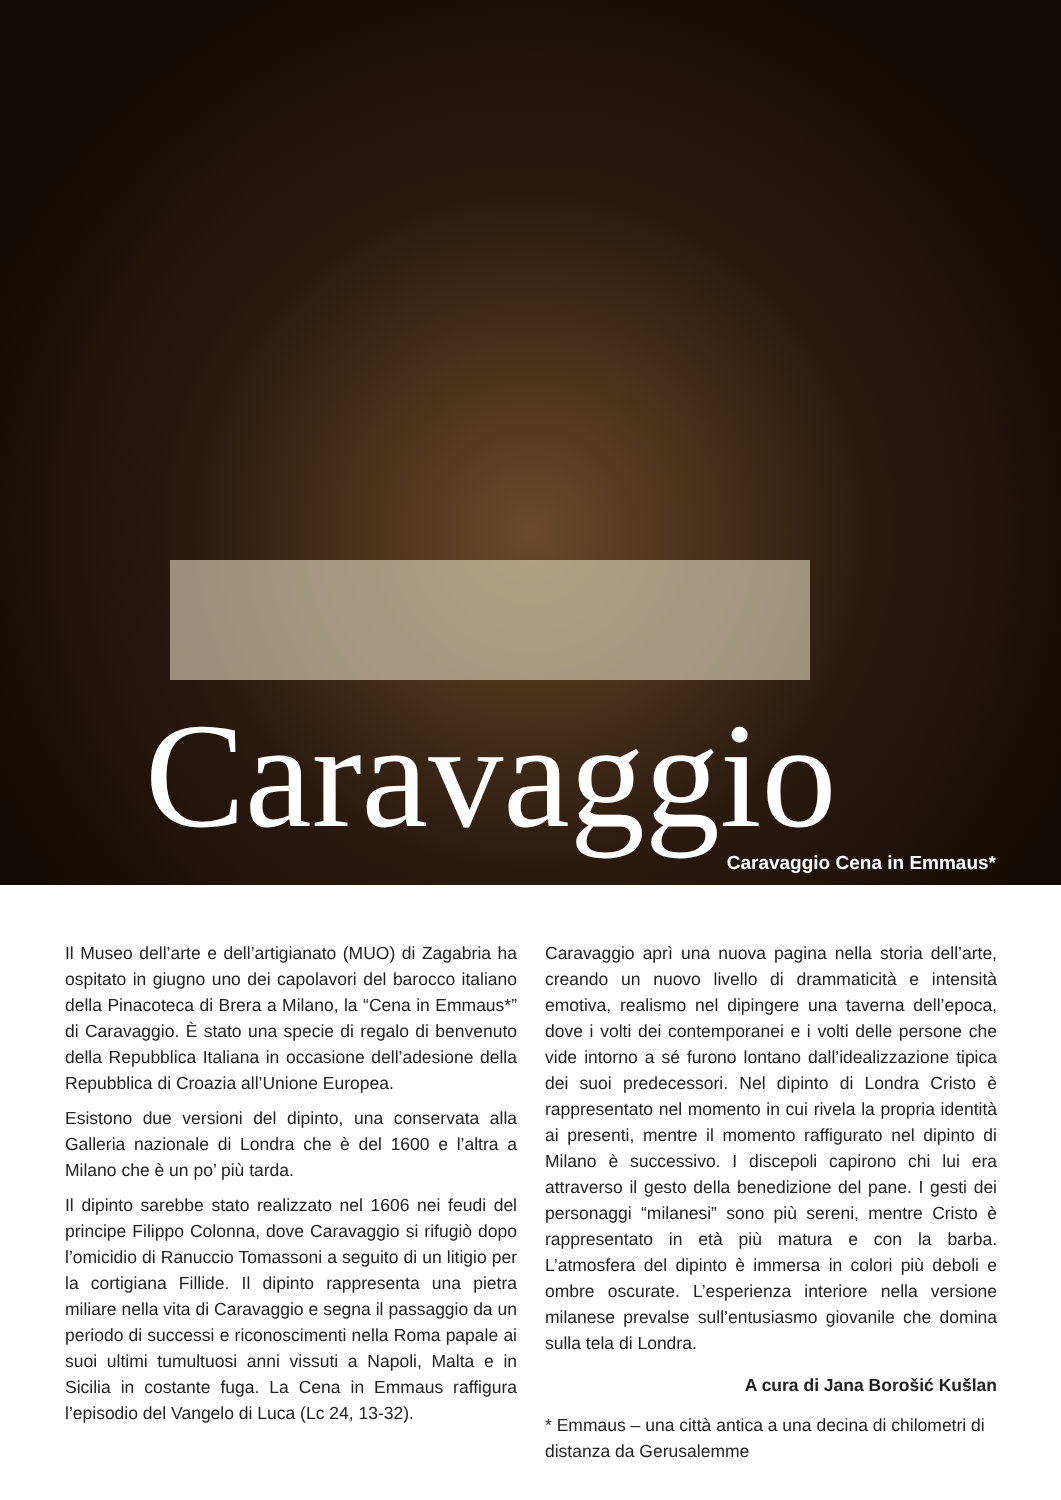Caravaggio Caravaggio Cena in Emmaus*
Il Museo dell’arte e dell’artigianato (MUO) di Zagabria ha ospitato in giugno uno dei capolavori del barocco italiano della Pinacoteca di Brera a Milano, la “Cena in Emmaus*” di Caravaggio. È stato una specie di regalo di benvenuto della Repubblica Italiana in occasione dell’adesione della Repubblica di Croazia all’Unione Europea.
Esistono due versioni del dipinto, una conservata alla Galleria nazionale di Londra che è del 1600 e l’altra a Milano che è un po’ più tarda.
Il dipinto sarebbe stato realizzato nel 1606 nei feudi del principe Filippo Colonna, dove Caravaggio si rifugiò dopo l’omicidio di Ranuccio Tomassoni a seguito di un litigio per la cortigiana Fillide. Il dipinto rappresenta una pietra miliare nella vita di Caravaggio e segna il passaggio da un periodo di successi e riconoscimenti nella Roma papale ai suoi ultimi tumultuosi anni vissuti a Napoli, Malta e in Sicilia in costante fuga. La Cena in Emmaus raffigura l’episodio del Vangelo di Luca (Lc 24, 13-32).
Caravaggio aprì una nuova pagina nella storia dell’arte, creando un nuovo livello di drammaticità e intensità emotiva, realismo nel dipingere una taverna dell’epoca, dove i volti dei contemporanei e i volti delle persone che vide intorno a sé furono lontano dall’idealizzazione tipica dei suoi predecessori. Nel dipinto di Londra Cristo è rappresentato nel momento in cui rivela la propria identità ai presenti, mentre il momento raffigurato nel dipinto di Milano è successivo. I discepoli capirono chi lui era attraverso il gesto della benedizione del pane. I gesti dei personaggi “milanesi” sono più sereni, mentre Cristo è rappresentato in età più matura e con la barba. L’atmosfera del dipinto è immersa in colori più deboli e ombre oscurate. L’esperienza interiore nella versione milanese prevalse sull’entusiasmo giovanile che domina sulla tela di Londra.
A cura di Jana Borošić Kušlan
* Emmaus – una città antica a una decina di chilometri di distanza da Gerusalemme